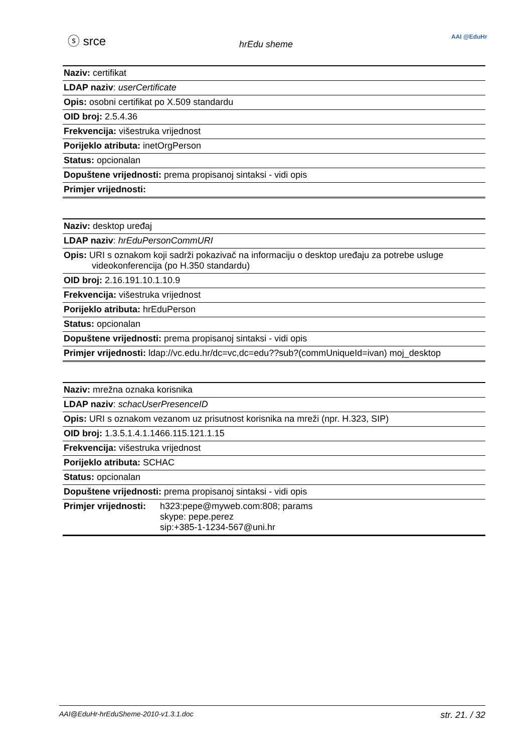ⓢ srce
hrEdu sheme
AAI @EduHr
| Naziv: certifikat |
| LDAP naziv : userCertificate |
| Opis: osobni certifikat po X.509 standardu |
| OID broj: 2.5.4.36 |
| Frekvencija: višestruka vrijednost |
| Porijeklo atributa: inetOrgPerson |
| Status: opcionalan |
| Dopuštene vrijednosti: prema propisanoj sintaksi - vidi opis |
| Primjer vrijednosti: |
| Naziv: desktop uređaj |
| LDAP naziv : hrEduPersonCommURI |
| Opis: URI s oznakom koji sadrži pokazivač na informaciju o desktop uređaju za potrebe usluge videokonferencija (po H.350 standardu) |
| OID broj: 2.16.191.10.1.10.9 |
| Frekvencija: višestruka vrijednost |
| Porijeklo atributa: hrEduPerson |
| Status: opcionalan |
| Dopuštene vrijednosti: prema propisanoj sintaksi - vidi opis |
| Primjer vrijednosti: ldap://vc.edu.hr/dc=vc,dc=edu??sub?(commUniqueId=ivan) moj_desktop |
| Naziv: mrežna oznaka korisnika |
| LDAP naziv : schacUserPresenceID |
| Opis: URI s oznakom vezanom uz prisutnost korisnika na mreži (npr. H.323, SIP) |
| OID broj: 1.3.5.1.4.1.1466.115.121.1.15 |
| Frekvencija: višestruka vrijednost |
| Porijeklo atributa: SCHAC |
| Status: opcionalan |
| Dopuštene vrijednosti: prema propisanoj sintaksi - vidi opis |
| Primjer vrijednosti: h323:pepe@myweb.com:808; params skype: pepe.perez sip:+385-1-1234-567@uni.hr |
AAI@EduHr-hrEduSheme-2010-v1.3.1.doc str. 21. / 32